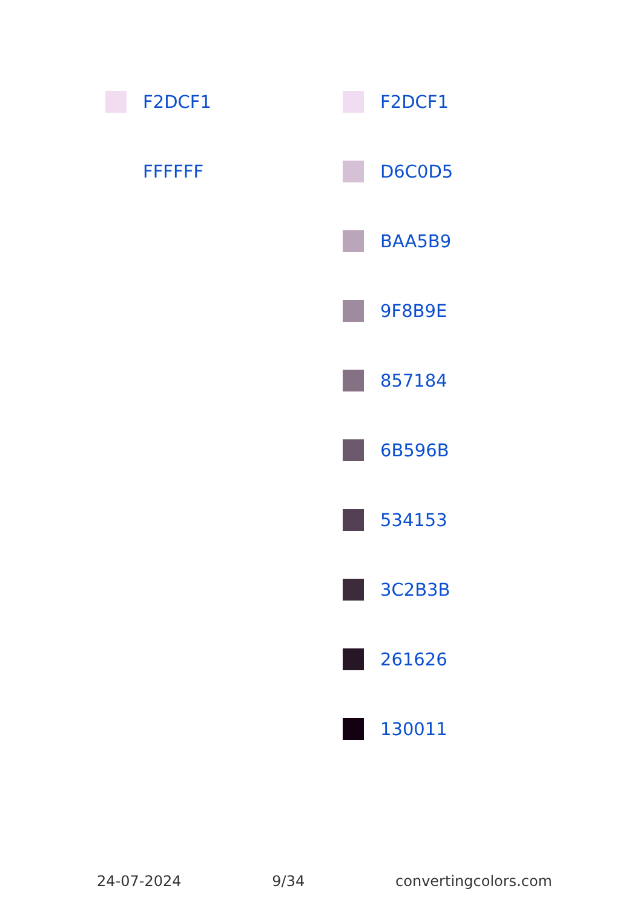F2DCF1
FFFFFF
F2DCF1
D6C0D5
BAA5B9
9F8B9E
857184
6B596B
534153
3C2B3B
261626
130011
24-07-2024 9/34 convertingcolors.com